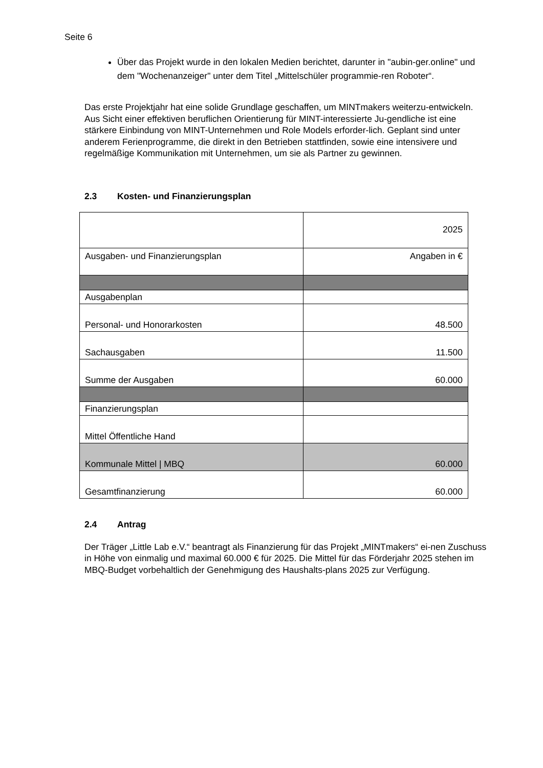Seite 6
Über das Projekt wurde in den lokalen Medien berichtet, darunter in "aubin-ger.online" und dem "Wochenanzeiger" unter dem Titel „Mittelschüler programmie-ren Roboter“.
Das erste Projektjahr hat eine solide Grundlage geschaffen, um MINTmakers weiterzu-entwickeln. Aus Sicht einer effektiven beruflichen Orientierung für MINT-interessierte Ju-gendliche ist eine stärkere Einbindung von MINT-Unternehmen und Role Models erforder-lich. Geplant sind unter anderem Ferienprogramme, die direkt in den Betrieben stattfinden, sowie eine intensivere und regelmäßige Kommunikation mit Unternehmen, um sie als Partner zu gewinnen.
2.3 Kosten- und Finanzierungsplan
| | 2025 |
| Ausgaben- und Finanzierungsplan | Angaben in € |
| Ausgabenplan | |
| Personal- und Honorarkosten | 48.500 |
| Sachausgaben | 11.500 |
| Summe der Ausgaben | 60.000 |
| Finanzierungsplan | |
| Mittel Öffentliche Hand | |
| Kommunale Mittel / MBQ | 60.000 |
| Gesamtfinanzierung | 60.000 |
2.4 Antrag
Der Träger „Little Lab e.V.“ beantragt als Finanzierung für das Projekt „MINTmakers“ ei-nen Zuschuss in Höhe von einmalig und maximal 60.000 € für 2025. Die Mittel für das Förderjahr 2025 stehen im MBQ-Budget vorbehaltlich der Genehmigung des Haushalts-plans 2025 zur Verfügung.